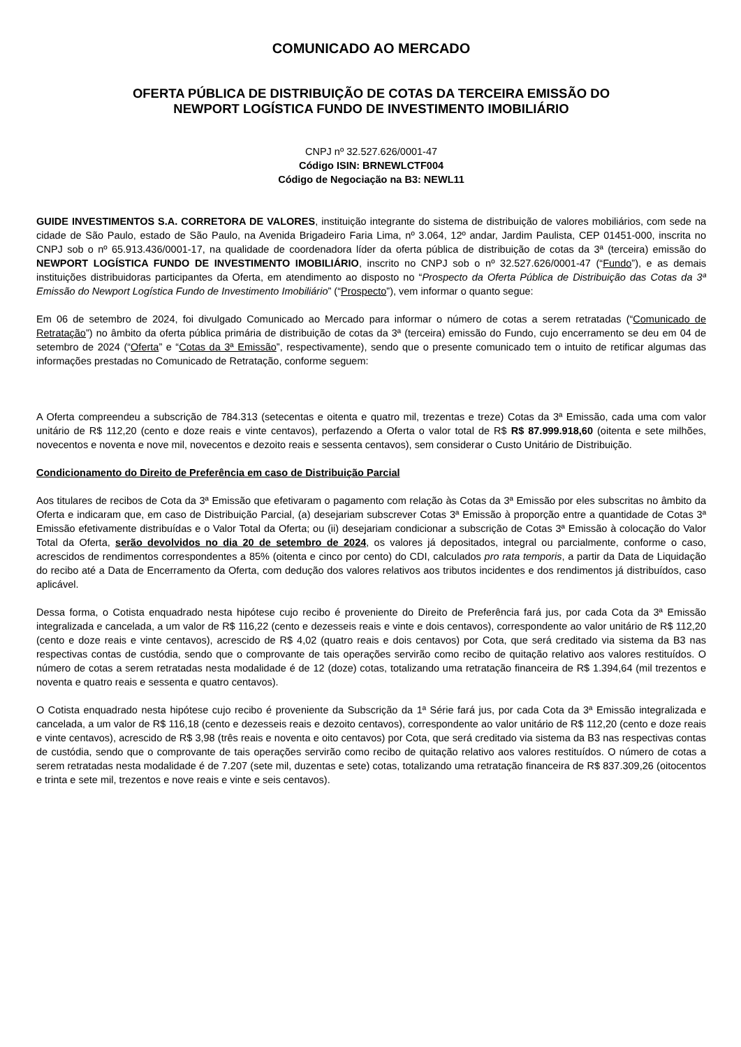COMUNICADO AO MERCADO
OFERTA PÚBLICA DE DISTRIBUIÇÃO DE COTAS DA TERCEIRA EMISSÃO DO
NEWPORT LOGÍSTICA FUNDO DE INVESTIMENTO IMOBILIÁRIO
CNPJ nº 32.527.626/0001-47
Código ISIN: BRNEWLCTF004
Código de Negociação na B3: NEWL11
GUIDE INVESTIMENTOS S.A. CORRETORA DE VALORES, instituição integrante do sistema de distribuição de valores mobiliários, com sede na cidade de São Paulo, estado de São Paulo, na Avenida Brigadeiro Faria Lima, nº 3.064, 12º andar, Jardim Paulista, CEP 01451-000, inscrita no CNPJ sob o nº 65.913.436/0001-17, na qualidade de coordenadora líder da oferta pública de distribuição de cotas da 3ª (terceira) emissão do NEWPORT LOGÍSTICA FUNDO DE INVESTIMENTO IMOBILIÁRIO, inscrito no CNPJ sob o nº 32.527.626/0001-47 (“Fundo”), e as demais instituições distribuidoras participantes da Oferta, em atendimento ao disposto no “Prospecto da Oferta Pública de Distribuição das Cotas da 3ª Emissão do Newport Logística Fundo de Investimento Imobiliário” (“Prospecto”), vem informar o quanto segue:
Em 06 de setembro de 2024, foi divulgado Comunicado ao Mercado para informar o número de cotas a serem retratadas (“Comunicado de Retratação”) no âmbito da oferta pública primária de distribuição de cotas da 3ª (terceira) emissão do Fundo, cujo encerramento se deu em 04 de setembro de 2024 (“Oferta” e “Cotas da 3ª Emissão”, respectivamente), sendo que o presente comunicado tem o intuito de retificar algumas das informações prestadas no Comunicado de Retratação, conforme seguem:
A Oferta compreendeu a subscrição de 784.313 (setecentas e oitenta e quatro mil, trezentas e treze) Cotas da 3ª Emissão, cada uma com valor unitário de R$ 112,20 (cento e doze reais e vinte centavos), perfazendo a Oferta o valor total de R$ R$ 87.999.918,60 (oitenta e sete milhões, novecentos e noventa e nove mil, novecentos e dezoito reais e sessenta centavos), sem considerar o Custo Unitário de Distribuição.
Condicionamento do Direito de Preferência em caso de Distribuição Parcial
Aos titulares de recibos de Cota da 3ª Emissão que efetivaram o pagamento com relação às Cotas da 3ª Emissão por eles subscritas no âmbito da Oferta e indicaram que, em caso de Distribuição Parcial, (a) desejariam subscrever Cotas 3ª Emissão à proporção entre a quantidade de Cotas 3ª Emissão efetivamente distribuídas e o Valor Total da Oferta; ou (ii) desejariam condicionar a subscrição de Cotas 3ª Emissão à colocação do Valor Total da Oferta, serão devolvidos no dia 20 de setembro de 2024, os valores já depositados, integral ou parcialmente, conforme o caso, acrescidos de rendimentos correspondentes a 85% (oitenta e cinco por cento) do CDI, calculados pro rata temporis, a partir da Data de Liquidação do recibo até a Data de Encerramento da Oferta, com dedução dos valores relativos aos tributos incidentes e dos rendimentos já distribuídos, caso aplicável.
Dessa forma, o Cotista enquadrado nesta hipótese cujo recibo é proveniente do Direito de Preferência fará jus, por cada Cota da 3ª Emissão integralizada e cancelada, a um valor de R$ 116,22 (cento e dezesseis reais e vinte e dois centavos), correspondente ao valor unitário de R$ 112,20 (cento e doze reais e vinte centavos), acrescido de R$ 4,02 (quatro reais e dois centavos) por Cota, que será creditado via sistema da B3 nas respectivas contas de custódia, sendo que o comprovante de tais operações servirão como recibo de quitação relativo aos valores restituídos. O número de cotas a serem retratadas nesta modalidade é de 12 (doze) cotas, totalizando uma retratação financeira de R$ 1.394,64 (mil trezentos e noventa e quatro reais e sessenta e quatro centavos).
O Cotista enquadrado nesta hipótese cujo recibo é proveniente da Subscrição da 1ª Série fará jus, por cada Cota da 3ª Emissão integralizada e cancelada, a um valor de R$ 116,18 (cento e dezesseis reais e dezoito centavos), correspondente ao valor unitário de R$ 112,20 (cento e doze reais e vinte centavos), acrescido de R$ 3,98 (três reais e noventa e oito centavos) por Cota, que será creditado via sistema da B3 nas respectivas contas de custódia, sendo que o comprovante de tais operações servirão como recibo de quitação relativo aos valores restituídos. O número de cotas a serem retratadas nesta modalidade é de 7.207 (sete mil, duzentas e sete) cotas, totalizando uma retratação financeira de R$ 837.309,26 (oitocentos e trinta e sete mil, trezentos e nove reais e vinte e seis centavos).